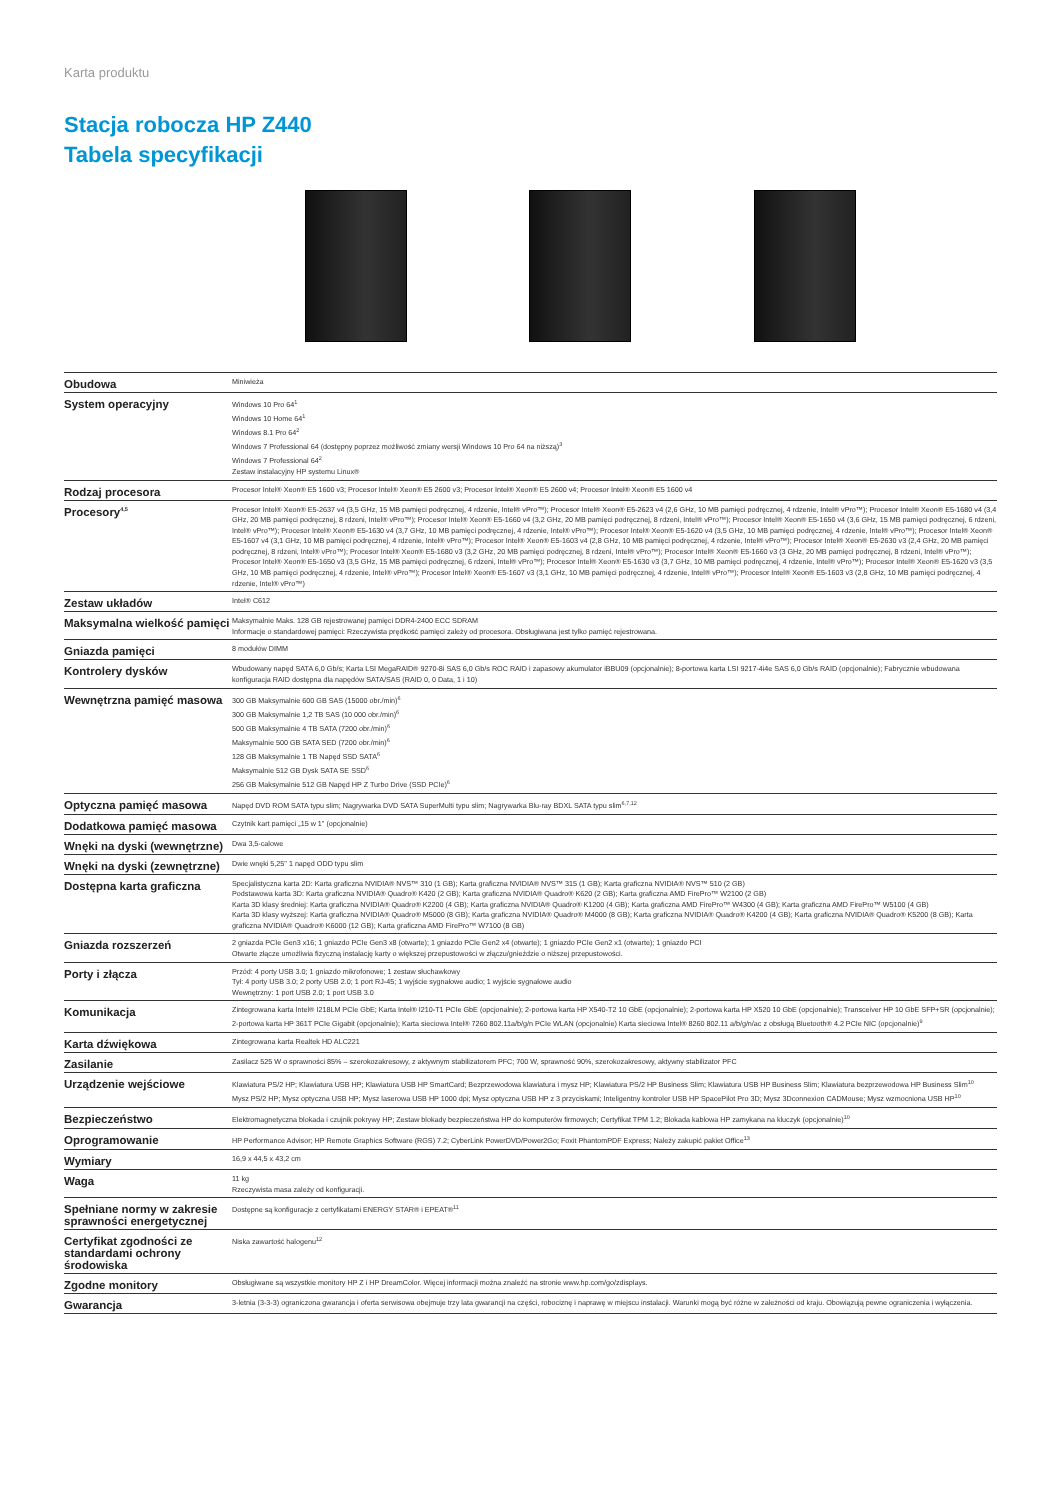Karta produktu
Stacja robocza HP Z440
Tabela specyfikacji
| Obudowa | Miniwieża |
| System operacyjny | Windows 10 Pro 64<sup>1</sup> Windows 10 Home 64<sup>1</sup> Windows 8.1 Pro 64<sup>2</sup> Windows 7 Professional 64 (dostępny poprzez możliwość zmiany wersji Windows 10 Pro 64 na niższą)<sup>3</sup> Windows 7 Professional 64<sup>2</sup> Zestaw instalacyjny HP systemu Linux® |
| Rodzaj procesora | Procesor Intel® Xeon® E5 1600 v3; Procesor Intel® Xeon® E5 2600 v3; Procesor Intel® Xeon® E5 2600 v4; Procesor Intel® Xeon® E5 1600 v4 |
| Procesory<sup>4,5</sup> | Procesor Intel® Xeon® E5-2637 v4 (3,5 GHz, 15 MB pamięci podręcznej, 4 rdzenie, Intel® vPro™); Procesor Intel® Xeon® E5-2623 v4 (2,6 GHz, 10 MB pamięci podręcznej, 4 rdzenie, Intel® vPro™); Procesor Intel® Xeon® E5-1680 v4 (3,4 GHz, 20 MB pamięci podręcznej, 8 rdzeni, Intel® vPro™); Procesor Intel® Xeon® E5-1660 v4 (3,2 GHz, 20 MB pamięci podręcznej, 8 rdzeni, Intel® vPro™); Procesor Intel® Xeon® E5-1650 v4 (3,6 GHz, 15 MB pamięci podręcznej, 6 rdzeni, Intel® vPro™); Procesor Intel® Xeon® E5-1630 v4 (3,7 GHz, 10 MB pamięci podręcznej, 4 rdzenie, Intel® vPro™); Procesor Intel® Xeon® E5-1620 v4 (3,5 GHz, 10 MB pamięci podręcznej, 4 rdzenie, Intel® vPro™); Procesor Intel® Xeon® E5-1607 v4 (3,1 GHz, 10 MB pamięci podręcznej, 4 rdzenie, Intel® vPro™); Procesor Intel® Xeon® E5-1603 v4 (2,8 GHz, 10 MB pamięci podręcznej, 4 rdzenie, Intel® vPro™); Procesor Intel® Xeon® E5-2630 v3 (2,4 GHz, 20 MB pamięci podręcznej, 8 rdzeni, Intel® vPro™); Procesor Intel® Xeon® E5-1680 v3 (3,2 GHz, 20 MB pamięci podręcznej, 8 rdzeni, Intel® vPro™); Procesor Intel® Xeon® E5-1660 v3 (3 GHz, 20 MB pamięci podręcznej, 8 rdzeni, Intel® vPro™); Procesor Intel® Xeon® E5-1650 v3 (3,5 GHz, 15 MB pamięci podręcznej, 6 rdzeni, Intel® vPro™); Procesor Intel® Xeon® E5-1630 v3 (3,7 GHz, 10 MB pamięci podręcznej, 4 rdzenie, Intel® vPro™); Procesor Intel® Xeon® E5-1620 v3 (3,5 GHz, 10 MB pamięci podręcznej, 4 rdzenie, Intel® vPro™); Procesor Intel® Xeon® E5-1607 v3 (3,1 GHz, 10 MB pamięci podręcznej, 4 rdzenie, Intel® vPro™); Procesor Intel® Xeon® E5-1603 v3 (2,8 GHz, 10 MB pamięci podręcznej, 4 rdzenie, Intel® vPro™) |
| Zestaw układów | Intel® C612 |
| Maksymalna wielkość pamięci | Maksymalnie Maks. 128 GB rejestrowanej pamięci DDR4-2400 ECC SDRAM Informacje o standardowej pamięci: Rzeczywista prędkość pamięci zależy od procesora. Obsługiwana jest tylko pamięć rejestrowana. |
| Gniazda pamięci | 8 modułów DIMM |
| Kontrolery dysków | Wbudowany napęd SATA 6,0 Gb/s; Karta LSI MegaRAID® 9270-8i SAS 6,0 Gb/s ROC RAID i zapasowy akumulator iBBU09 (opcjonalnie); 8-portowa karta LSI 9217-4i4e SAS 6,0 Gb/s RAID (opcjonalnie); Fabrycznie wbudowana konfiguracja RAID dostępna dla napędów SATA/SAS (RAID 0, 0 Data, 1 i 10) |
| Wewnętrzna pamięć masowa | 300 GB Maksymalnie 600 GB SAS (15000 obr./min)<sup>6</sup> 300 GB Maksymalnie 1,2 TB SAS (10 000 obr./min)<sup>6</sup> 500 GB Maksymalnie 4 TB SATA (7200 obr./min)<sup>6</sup> Maksymalnie 500 GB SATA SED (7200 obr./min)<sup>6</sup> 128 GB Maksymalnie 1 TB Napęd SSD SATA<sup>6</sup> Maksymalnie 512 GB Dysk SATA SE SSD<sup>6</sup> 256 GB Maksymalnie 512 GB Napęd HP Z Turbo Drive (SSD PCIe)<sup>6</sup> |
| Optyczna pamięć masowa | Napęd DVD ROM SATA typu slim; Nagrywarka DVD SATA SuperMulti typu slim; Nagrywarka Blu-ray BDXL SATA typu slim<sup>6,7,12</sup> |
| Dodatkowa pamięć masowa | Czytnik kart pamięci „15 w 1" (opcjonalnie) |
| Wnęki na dyski (wewnętrzne) | Dwa 3,5-calowe |
| Wnęki na dyski (zewnętrzne) | Dwie wnęki 5,25" 1 napęd ODD typu slim |
| Dostępna karta graficzna | Specjalistyczna karta 2D: Karta graficzna NVIDIA® NVS™ 310 (1 GB); Karta graficzna NVIDIA® NVS™ 315 (1 GB); Karta graficzna NVIDIA® NVS™ 510 (2 GB) Podstawowa karta 3D: Karta graficzna NVIDIA® Quadro® K420 (2 GB); Karta graficzna NVIDIA® Quadro® K620 (2 GB); Karta graficzna AMD FirePro™ W2100 (2 GB) Karta 3D klasy średniej: Karta graficzna NVIDIA® Quadro® K2200 (4 GB); Karta graficzna NVIDIA® Quadro® K1200 (4 GB); Karta graficzna AMD FirePro™ W4300 (4 GB); Karta graficzna AMD FirePro™ W5100 (4 GB) Karta 3D klasy wyższej: Karta graficzna NVIDIA® Quadro® M5000 (8 GB); Karta graficzna NVIDIA® Quadro® M4000 (8 GB); Karta graficzna NVIDIA® Quadro® K4200 (4 GB); Karta graficzna NVIDIA® Quadro® K5200 (8 GB); Karta graficzna NVIDIA® Quadro® K6000 (12 GB); Karta graficzna AMD FirePro™ W7100 (8 GB) |
| Gniazda rozszerzeń | 2 gniazda PCIe Gen3 x16; 1 gniazdo PCIe Gen3 x8 (otwarte); 1 gniazdo PCIe Gen2 x4 (otwarte); 1 gniazdo PCIe Gen2 x1 (otwarte); 1 gniazdo PCI Otwarte złącze umożliwia fizyczną instalację karty o większej przepustowości w złączu/gnieździe o niższej przepustowości. |
| Porty i złącza | Przód: 4 porty USB 3.0; 1 gniazdo mikrofonowe; 1 zestaw słuchawkowy Tył: 4 porty USB 3.0; 2 porty USB 2.0; 1 port RJ-45; 1 wyjście sygnałowe audio; 1 wyjście sygnałowe audio Wewnętrzny: 1 port USB 2.0; 1 port USB 3.0 |
| Komunikacja | Zintegrowana karta Intel® I218LM PCIe GbE; Karta Intel® I210-T1 PCIe GbE (opcjonalnie); 2-portowa karta HP X540-T2 10 GbE (opcjonalnie); 2-portowa karta HP X520 10 GbE (opcjonalnie); Transceiver HP 10 GbE SFP+SR (opcjonalnie); 2-portowa karta HP 361T PCIe Gigabit (opcjonalnie); Karta sieciowa Intel® 7260 802.11a/b/g/n PCIe WLAN (opcjonalnie) Karta sieciowa Intel® 8260 802.11 a/b/g/n/ac z obsługą Bluetooth® 4.2 PCIe NIC (opcjonalnie)<sup>9</sup> |
| Karta dźwiękowa | Zintegrowana karta Realtek HD ALC221 |
| Zasilanie | Zasilacz 525 W o sprawności 85% – szerokozakresowy, z aktywnym stabilizatorem PFC; 700 W, sprawność 90%, szerokozakresowy, aktywny stabilizator PFC |
| Urządzenie wejściowe | Klawiatura PS/2 HP; Klawiatura USB HP; Klawiatura USB HP SmartCard; Bezprzewodowa klawiatura i mysz HP; Klawiatura PS/2 HP Business Slim; Klawiatura USB HP Business Slim; Klawiatura bezprzewodowa HP Business Slim<sup>10</sup> Mysz PS/2 HP; Mysz optyczna USB HP; Mysz laserowa USB HP 1000 dpi; Mysz optyczna USB HP z 3 przyciskami; Inteligentny kontroler USB HP SpacePilot Pro 3D; Mysz 3Dconnexion CADMouse; Mysz wzmocniona USB HP<sup>10</sup> |
| Bezpieczeństwo | Elektromagnetyczna blokada i czujnik pokrywy HP; Zestaw blokady bezpieczeństwa HP do komputerów firmowych; Certyfikat TPM 1.2; Blokada kablowa HP zamykana na kluczyk (opcjonalnie)<sup>10</sup> |
| Oprogramowanie | HP Performance Advisor; HP Remote Graphics Software (RGS) 7.2; CyberLink PowerDVD/Power2Go; Foxit PhantomPDF Express; Należy zakupić pakiet Office<sup>13</sup> |
| Wymiary | 16,9 x 44,5 x 43,2 cm |
| Waga | 11 kg Rzeczywista masa zależy od konfiguracji. |
| Spełniane normy w zakresie sprawności energetycznej | Dostępne są konfiguracje z certyfikatami ENERGY STAR® i EPEAT®<sup>11</sup> |
| Certyfikat zgodności ze standardami ochrony środowiska | Niska zawartość halogenu<sup>12</sup> |
| Zgodne monitory | Obsługiwane są wszystkie monitory HP Z i HP DreamColor. Więcej informacji można znaleźć na stronie www.hp.com/go/zdisplays. |
| Gwarancja | 3-letnia (3-3-3) ograniczona gwarancja i oferta serwisowa obejmuje trzy lata gwarancji na części, robociznę i naprawę w miejscu instalacji. Warunki mogą być różne w zależności od kraju. Obowiązują pewne ograniczenia i wyłączenia. |